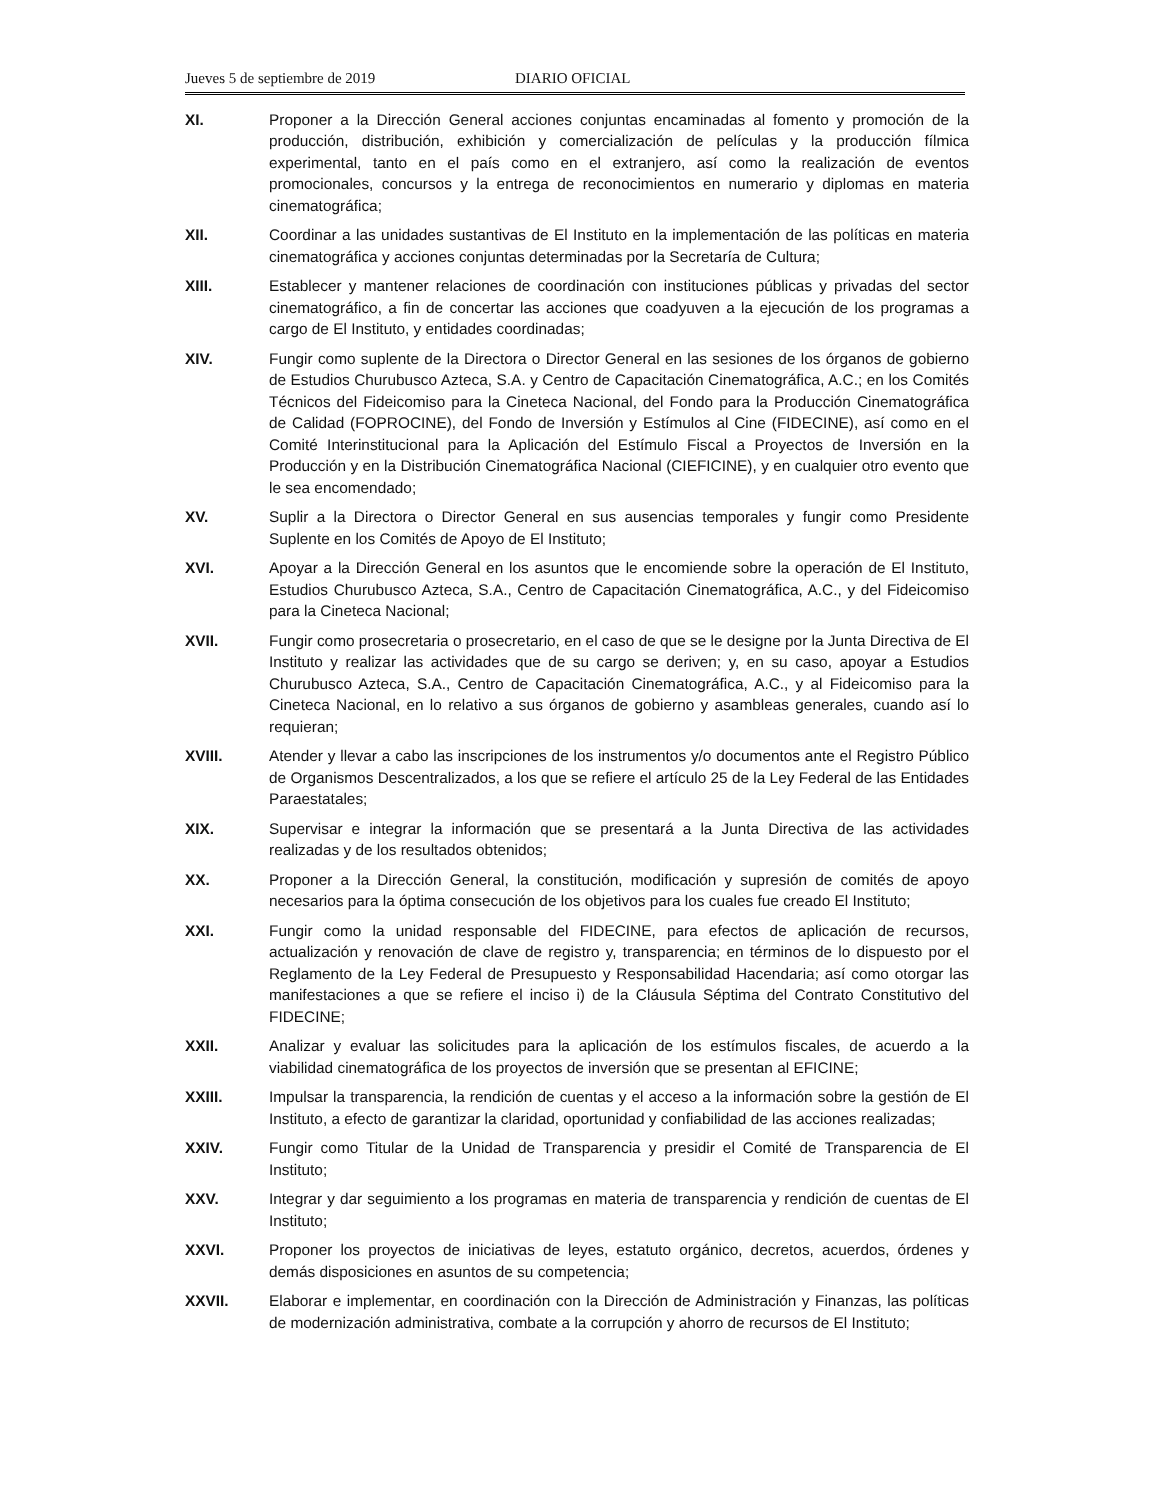Jueves 5 de septiembre de 2019 DIARIO OFICIAL
XI. Proponer a la Dirección General acciones conjuntas encaminadas al fomento y promoción de la producción, distribución, exhibición y comercialización de películas y la producción fílmica experimental, tanto en el país como en el extranjero, así como la realización de eventos promocionales, concursos y la entrega de reconocimientos en numerario y diplomas en materia cinematográfica;
XII. Coordinar a las unidades sustantivas de El Instituto en la implementación de las políticas en materia cinematográfica y acciones conjuntas determinadas por la Secretaría de Cultura;
XIII. Establecer y mantener relaciones de coordinación con instituciones públicas y privadas del sector cinematográfico, a fin de concertar las acciones que coadyuven a la ejecución de los programas a cargo de El Instituto, y entidades coordinadas;
XIV. Fungir como suplente de la Directora o Director General en las sesiones de los órganos de gobierno de Estudios Churubusco Azteca, S.A. y Centro de Capacitación Cinematográfica, A.C.; en los Comités Técnicos del Fideicomiso para la Cineteca Nacional, del Fondo para la Producción Cinematográfica de Calidad (FOPROCINE), del Fondo de Inversión y Estímulos al Cine (FIDECINE), así como en el Comité Interinstitucional para la Aplicación del Estímulo Fiscal a Proyectos de Inversión en la Producción y en la Distribución Cinematográfica Nacional (CIEFICINE), y en cualquier otro evento que le sea encomendado;
XV. Suplir a la Directora o Director General en sus ausencias temporales y fungir como Presidente Suplente en los Comités de Apoyo de El Instituto;
XVI. Apoyar a la Dirección General en los asuntos que le encomiende sobre la operación de El Instituto, Estudios Churubusco Azteca, S.A., Centro de Capacitación Cinematográfica, A.C., y del Fideicomiso para la Cineteca Nacional;
XVII. Fungir como prosecretaria o prosecretario, en el caso de que se le designe por la Junta Directiva de El Instituto y realizar las actividades que de su cargo se deriven; y, en su caso, apoyar a Estudios Churubusco Azteca, S.A., Centro de Capacitación Cinematográfica, A.C., y al Fideicomiso para la Cineteca Nacional, en lo relativo a sus órganos de gobierno y asambleas generales, cuando así lo requieran;
XVIII. Atender y llevar a cabo las inscripciones de los instrumentos y/o documentos ante el Registro Público de Organismos Descentralizados, a los que se refiere el artículo 25 de la Ley Federal de las Entidades Paraestatales;
XIX. Supervisar e integrar la información que se presentará a la Junta Directiva de las actividades realizadas y de los resultados obtenidos;
XX. Proponer a la Dirección General, la constitución, modificación y supresión de comités de apoyo necesarios para la óptima consecución de los objetivos para los cuales fue creado El Instituto;
XXI. Fungir como la unidad responsable del FIDECINE, para efectos de aplicación de recursos, actualización y renovación de clave de registro y, transparencia; en términos de lo dispuesto por el Reglamento de la Ley Federal de Presupuesto y Responsabilidad Hacendaria; así como otorgar las manifestaciones a que se refiere el inciso i) de la Cláusula Séptima del Contrato Constitutivo del FIDECINE;
XXII. Analizar y evaluar las solicitudes para la aplicación de los estímulos fiscales, de acuerdo a la viabilidad cinematográfica de los proyectos de inversión que se presentan al EFICINE;
XXIII. Impulsar la transparencia, la rendición de cuentas y el acceso a la información sobre la gestión de El Instituto, a efecto de garantizar la claridad, oportunidad y confiabilidad de las acciones realizadas;
XXIV. Fungir como Titular de la Unidad de Transparencia y presidir el Comité de Transparencia de El Instituto;
XXV. Integrar y dar seguimiento a los programas en materia de transparencia y rendición de cuentas de El Instituto;
XXVI. Proponer los proyectos de iniciativas de leyes, estatuto orgánico, decretos, acuerdos, órdenes y demás disposiciones en asuntos de su competencia;
XXVII. Elaborar e implementar, en coordinación con la Dirección de Administración y Finanzas, las políticas de modernización administrativa, combate a la corrupción y ahorro de recursos de El Instituto;